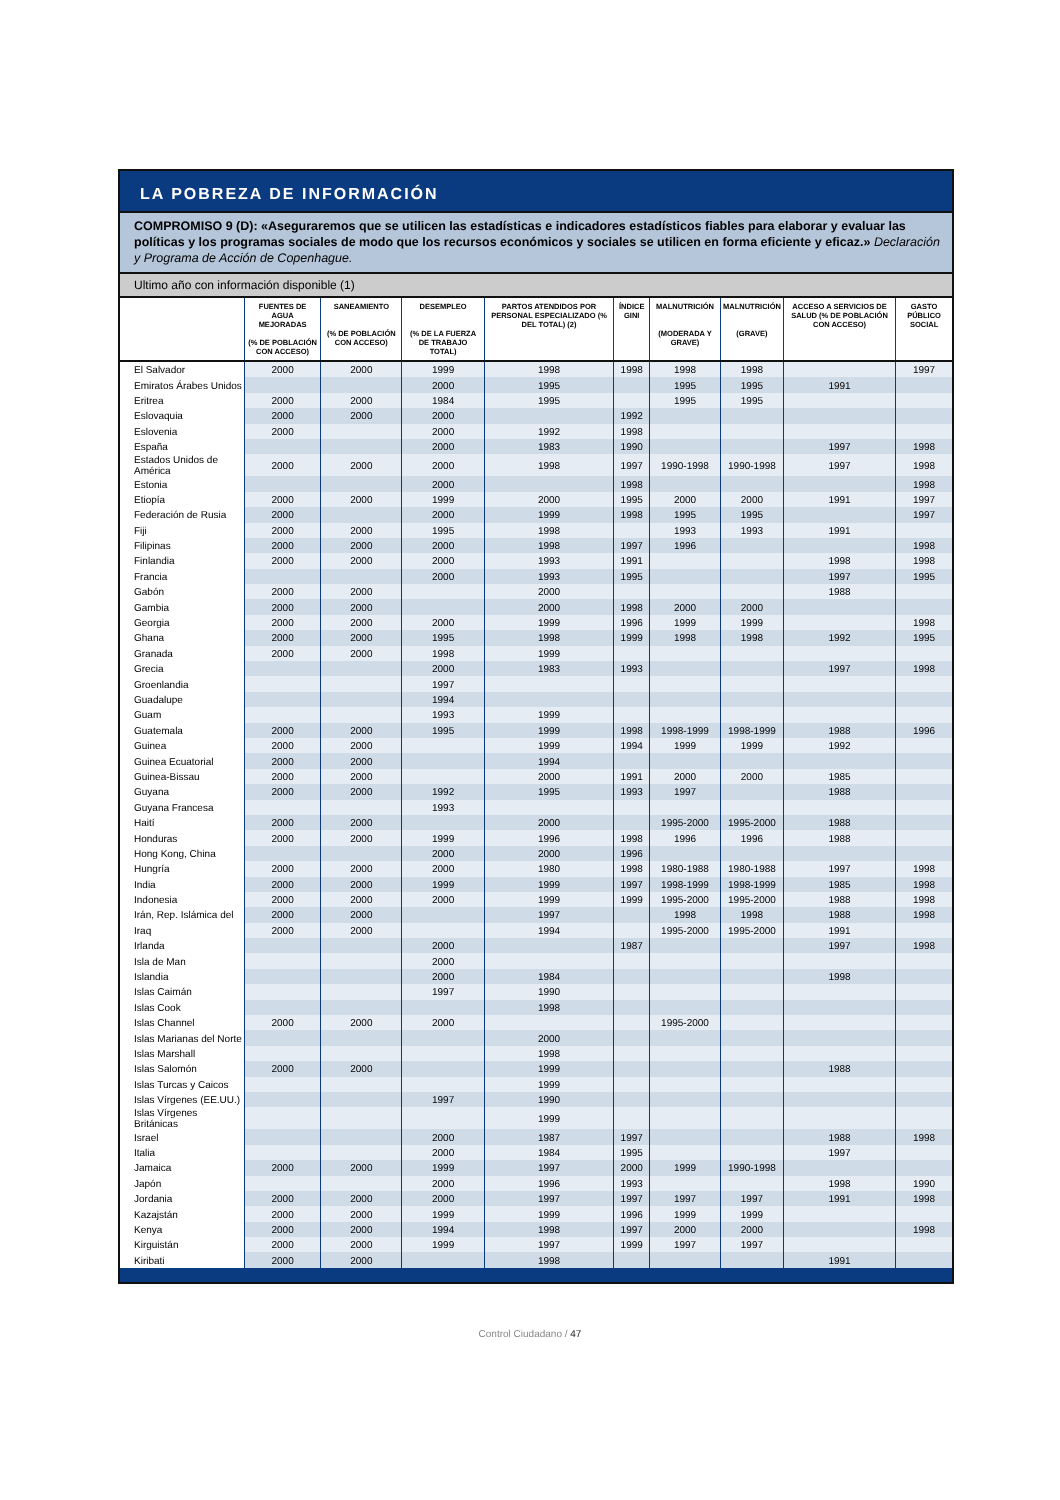LA POBREZA DE INFORMACIÓN
COMPROMISO 9 (D): «Aseguraremos que se utilicen las estadísticas e indicadores estadísticos fiables para elaborar y evaluar las políticas y los programas sociales de modo que los recursos económicos y sociales se utilicen en forma eficiente y eficaz.» Declaración y Programa de Acción de Copenhague.
Ultimo año con información disponible (1)
| | FUENTES DE AGUA MEJORADAS (% DE POBLACIÓN CON ACCESO) | SANEAMIENTO (% DE POBLACIÓN CON ACCESO) | DESEMPLEO (% DE LA FUERZA DE TRABAJO TOTAL) | PARTOS ATENDIDOS POR PERSONAL ESPECIALIZADO (% DEL TOTAL) (2) | ÍNDICE GINI | MALNUTRICIÓN (MODERADA Y GRAVE) | MALNUTRICIÓN (GRAVE) | ACCESO A SERVICIOS DE SALUD (% DE POBLACIÓN CON ACCESO) | GASTO PÚBLICO SOCIAL |
| --- | --- | --- | --- | --- | --- | --- | --- | --- | --- |
| El Salvador | 2000 | 2000 | 1999 | 1998 | 1998 | 1998 | 1998 | | 1997 |
| Emiratos Árabes Unidos | | | 2000 | 1995 | | 1995 | 1995 | 1991 | |
| Eritrea | 2000 | 2000 | 1984 | 1995 | | 1995 | 1995 | | |
| Eslovaquia | 2000 | 2000 | 2000 | | 1992 | | | | |
| Eslovenia | 2000 | | 2000 | 1992 | 1998 | | | | |
| España | | | 2000 | 1983 | 1990 | | | 1997 | 1998 |
| Estados Unidos de América | 2000 | 2000 | 2000 | 1998 | 1997 | 1990-1998 | 1990-1998 | 1997 | 1998 |
| Estonia | | | 2000 | | 1998 | | | | 1998 |
| Etiopía | 2000 | 2000 | 1999 | 2000 | 1995 | 2000 | 2000 | 1991 | 1997 |
| Federación de Rusia | 2000 | | 2000 | 1999 | 1998 | 1995 | 1995 | | 1997 |
| Fiji | 2000 | 2000 | 1995 | 1998 | | 1993 | 1993 | 1991 | |
| Filipinas | 2000 | 2000 | 2000 | 1998 | 1997 | 1996 | | | 1998 |
| Finlandia | 2000 | 2000 | 2000 | 1993 | 1991 | | | 1998 | 1998 |
| Francia | | | 2000 | 1993 | 1995 | | | 1997 | 1995 |
| Gabón | 2000 | 2000 | | 2000 | | | | 1988 | |
| Gambia | 2000 | 2000 | | 2000 | 1998 | 2000 | 2000 | | |
| Georgia | 2000 | 2000 | 2000 | 1999 | 1996 | 1999 | 1999 | | 1998 |
| Ghana | 2000 | 2000 | 1995 | 1998 | 1999 | 1998 | 1998 | 1992 | 1995 |
| Granada | 2000 | 2000 | 1998 | 1999 | | | | | |
| Grecia | | | 2000 | 1983 | 1993 | | | 1997 | 1998 |
| Groenlandia | | | 1997 | | | | | | |
| Guadalupe | | | 1994 | | | | | | |
| Guam | | | 1993 | 1999 | | | | | |
| Guatemala | 2000 | 2000 | 1995 | 1999 | 1998 | 1998-1999 | 1998-1999 | 1988 | 1996 |
| Guinea | 2000 | 2000 | | 1999 | 1994 | 1999 | 1999 | 1992 | |
| Guinea Ecuatorial | 2000 | 2000 | | 1994 | | | | | |
| Guinea-Bissau | 2000 | 2000 | | 2000 | 1991 | 2000 | 2000 | 1985 | |
| Guyana | 2000 | 2000 | 1992 | 1995 | 1993 | 1997 | | 1988 | |
| Guyana Francesa | | | 1993 | | | | | | |
| Haití | 2000 | 2000 | | 2000 | | 1995-2000 | 1995-2000 | 1988 | |
| Honduras | 2000 | 2000 | 1999 | 1996 | 1998 | 1996 | 1996 | 1988 | |
| Hong Kong, China | | | 2000 | 2000 | 1996 | | | | |
| Hungría | 2000 | 2000 | 2000 | 1980 | 1998 | 1980-1988 | 1980-1988 | 1997 | 1998 |
| India | 2000 | 2000 | 1999 | 1999 | 1997 | 1998-1999 | 1998-1999 | 1985 | 1998 |
| Indonesia | 2000 | 2000 | 2000 | 1999 | 1999 | 1995-2000 | 1995-2000 | 1988 | 1998 |
| Irán, Rep. Islámica del | 2000 | 2000 | | 1997 | | 1998 | 1998 | 1988 | 1998 |
| Iraq | 2000 | 2000 | | 1994 | | 1995-2000 | 1995-2000 | 1991 | |
| Irlanda | | | 2000 | | 1987 | | | 1997 | 1998 |
| Isla de Man | | | 2000 | | | | | | |
| Islandia | | | 2000 | 1984 | | | | 1998 | |
| Islas Caimán | | | 1997 | 1990 | | | | | |
| Islas Cook | | | | 1998 | | | | | |
| Islas Channel | 2000 | 2000 | 2000 | | | 1995-2000 | | | |
| Islas Marianas del Norte | | | | 2000 | | | | | |
| Islas Marshall | | | | 1998 | | | | | |
| Islas Salomón | 2000 | 2000 | | 1999 | | | | 1988 | |
| Islas Turcas y Caicos | | | | 1999 | | | | | |
| Islas Vírgenes (EE.UU.) | | | 1997 | 1990 | | | | | |
| Islas Vírgenes Británicas | | | | 1999 | | | | | |
| Israel | | | 2000 | 1987 | 1997 | | | 1988 | 1998 |
| Italia | | | 2000 | 1984 | 1995 | | | 1997 | |
| Jamaica | 2000 | 2000 | 1999 | 1997 | 2000 | 1999 | 1990-1998 | | |
| Japón | | | 2000 | 1996 | 1993 | | | 1998 | 1990 |
| Jordania | 2000 | 2000 | 2000 | 1997 | 1997 | 1997 | 1997 | 1991 | 1998 |
| Kazajstán | 2000 | 2000 | 1999 | 1999 | 1996 | 1999 | 1999 | | |
| Kenya | 2000 | 2000 | 1994 | 1998 | 1997 | 2000 | 2000 | | 1998 |
| Kirguistán | 2000 | 2000 | 1999 | 1997 | 1999 | 1997 | 1997 | | |
| Kiribati | 2000 | 2000 | | 1998 | | | | 1991 | |
Control Ciudadano / 47